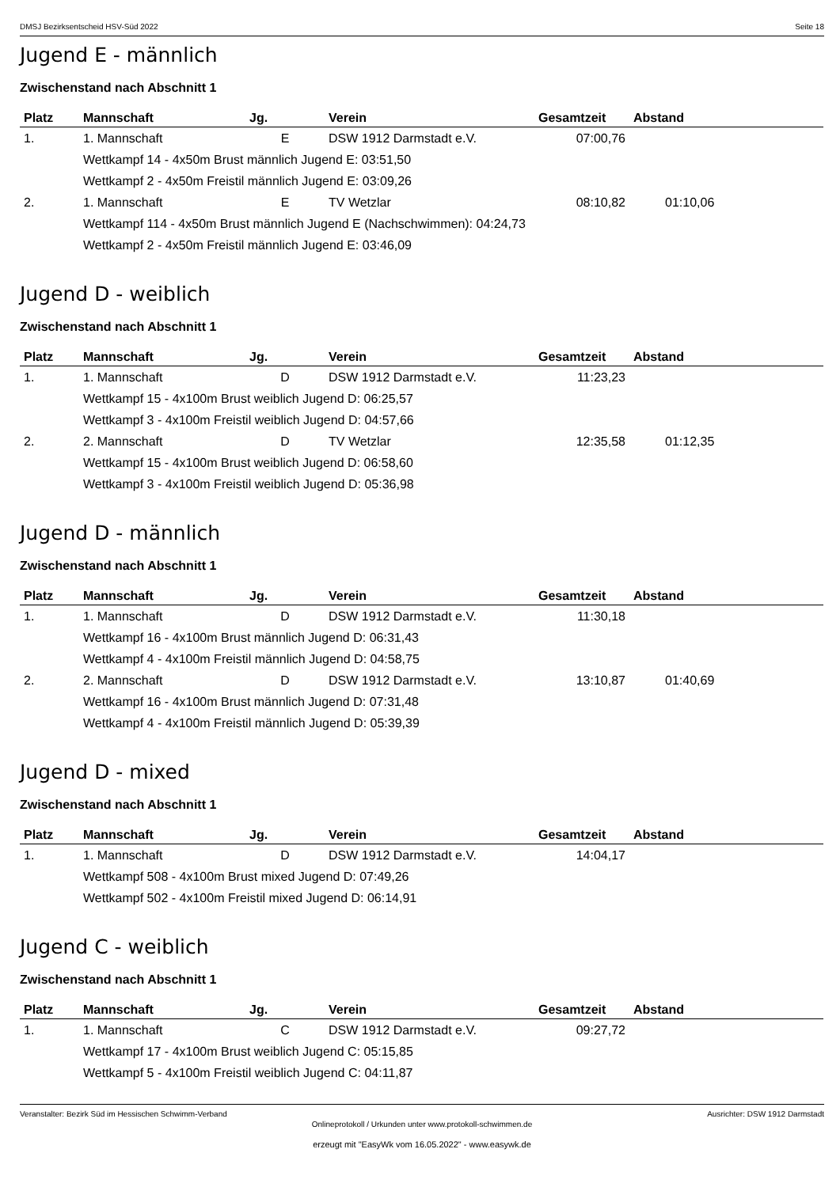DMSJ Bezirksentscheid HSV-Süd 2022 Seite 18
Jugend E - männlich
Zwischenstand nach Abschnitt 1
| Platz | Mannschaft | Jg. | Verein | Gesamtzeit | Abstand |
| --- | --- | --- | --- | --- | --- |
| 1. | 1. Mannschaft | E | DSW 1912 Darmstadt e.V. | 07:00,76 | |
| | Wettkampf 14 - 4x50m Brust männlich Jugend E: 03:51,50 | | | | |
| | Wettkampf 2 - 4x50m Freistil männlich Jugend E: 03:09,26 | | | | |
| 2. | 1. Mannschaft | E | TV Wetzlar | 08:10,82 | 01:10,06 |
| | Wettkampf 114 - 4x50m Brust männlich Jugend E (Nachschwimmen): 04:24,73 | | | | |
| | Wettkampf 2 - 4x50m Freistil männlich Jugend E: 03:46,09 | | | | |
Jugend D - weiblich
Zwischenstand nach Abschnitt 1
| Platz | Mannschaft | Jg. | Verein | Gesamtzeit | Abstand |
| --- | --- | --- | --- | --- | --- |
| 1. | 1. Mannschaft | D | DSW 1912 Darmstadt e.V. | 11:23,23 | |
| | Wettkampf 15 - 4x100m Brust weiblich Jugend D: 06:25,57 | | | | |
| | Wettkampf 3 - 4x100m Freistil weiblich Jugend D: 04:57,66 | | | | |
| 2. | 2. Mannschaft | D | TV Wetzlar | 12:35,58 | 01:12,35 |
| | Wettkampf 15 - 4x100m Brust weiblich Jugend D: 06:58,60 | | | | |
| | Wettkampf 3 - 4x100m Freistil weiblich Jugend D: 05:36,98 | | | | |
Jugend D - männlich
Zwischenstand nach Abschnitt 1
| Platz | Mannschaft | Jg. | Verein | Gesamtzeit | Abstand |
| --- | --- | --- | --- | --- | --- |
| 1. | 1. Mannschaft | D | DSW 1912 Darmstadt e.V. | 11:30,18 | |
| | Wettkampf 16 - 4x100m Brust männlich Jugend D: 06:31,43 | | | | |
| | Wettkampf 4 - 4x100m Freistil männlich Jugend D: 04:58,75 | | | | |
| 2. | 2. Mannschaft | D | DSW 1912 Darmstadt e.V. | 13:10,87 | 01:40,69 |
| | Wettkampf 16 - 4x100m Brust männlich Jugend D: 07:31,48 | | | | |
| | Wettkampf 4 - 4x100m Freistil männlich Jugend D: 05:39,39 | | | | |
Jugend D - mixed
Zwischenstand nach Abschnitt 1
| Platz | Mannschaft | Jg. | Verein | Gesamtzeit | Abstand |
| --- | --- | --- | --- | --- | --- |
| 1. | 1. Mannschaft | D | DSW 1912 Darmstadt e.V. | 14:04,17 | |
| | Wettkampf 508 - 4x100m Brust mixed Jugend D: 07:49,26 | | | | |
| | Wettkampf 502 - 4x100m Freistil mixed Jugend D: 06:14,91 | | | | |
Jugend C - weiblich
Zwischenstand nach Abschnitt 1
| Platz | Mannschaft | Jg. | Verein | Gesamtzeit | Abstand |
| --- | --- | --- | --- | --- | --- |
| 1. | 1. Mannschaft | C | DSW 1912 Darmstadt e.V. | 09:27,72 | |
| | Wettkampf 17 - 4x100m Brust weiblich Jugend C: 05:15,85 | | | | |
| | Wettkampf 5 - 4x100m Freistil weiblich Jugend C: 04:11,87 | | | | |
Veranstalter: Bezirk Süd im Hessischen Schwimm-Verband Ausrichter: DSW 1912 Darmstadt
Onlineprotokoll / Urkunden unter www.protokoll-schwimmen.de
erzeugt mit "EasyWk vom 16.05.2022" - www.easywk.de